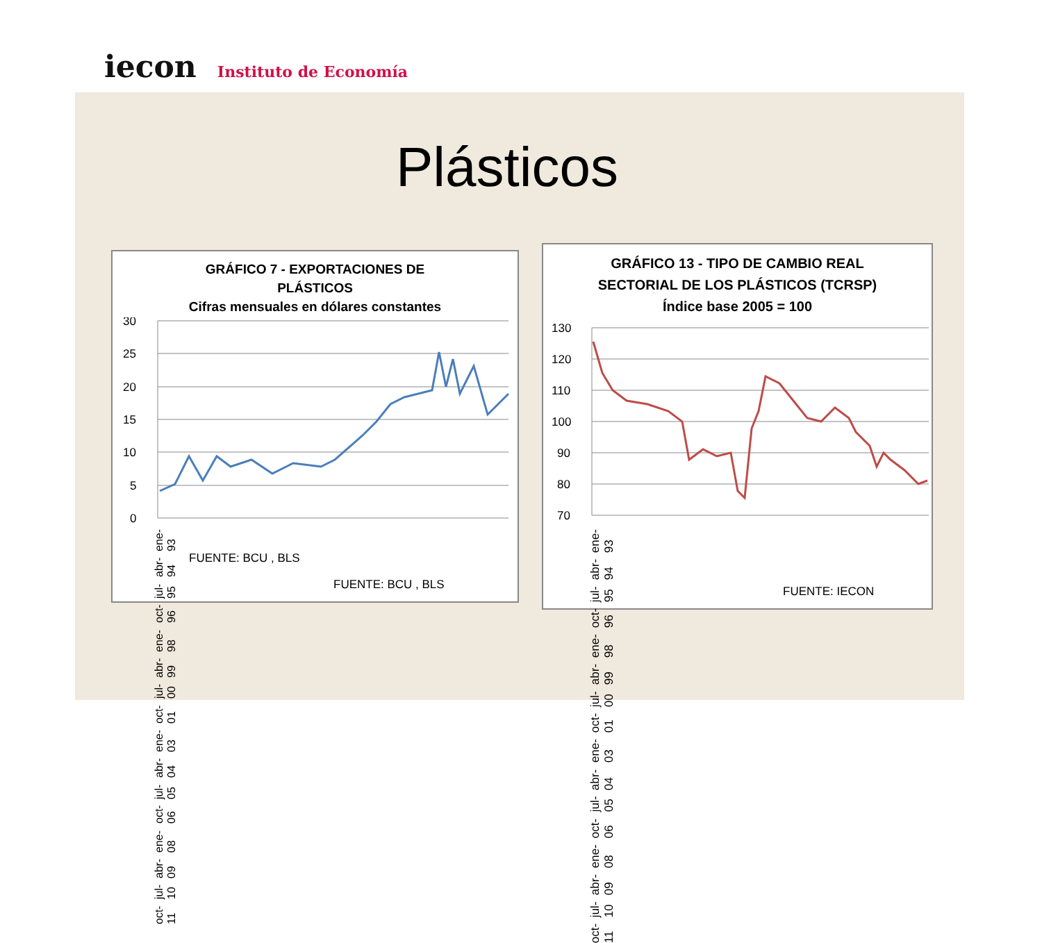iecon Instituto de Economía
Plásticos
GRÁFICO 7 - EXPORTACIONES DE
PLÁSTICOS
Cifras mensuales en dólares constantes
30
25
20
15
10
5
0
FUENTE: BCU , BLS
oct-11 jul-10 abr-09 ene-08 oct-06 jul-05 abr-04 ene-03 oct-01 jul-00 abr-99 ene-98 oct-96 jul-95 abr-94 ene-93
FUENTE: BCU , BLS
GRÁFICO 13 - TIPO DE CAMBIO REAL
SECTORIAL DE LOS PLÁSTICOS (TCRSP)
Índice base 2005 = 100
130
120
110
100
90
80
70
oct-11 jul-10 abr-09 ene-08 oct-06 jul-05 abr-04 ene-03 oct-01 jul-00 abr-99 ene-98 oct-96 jul-95 abr-94 ene-93
FUENTE: IECON